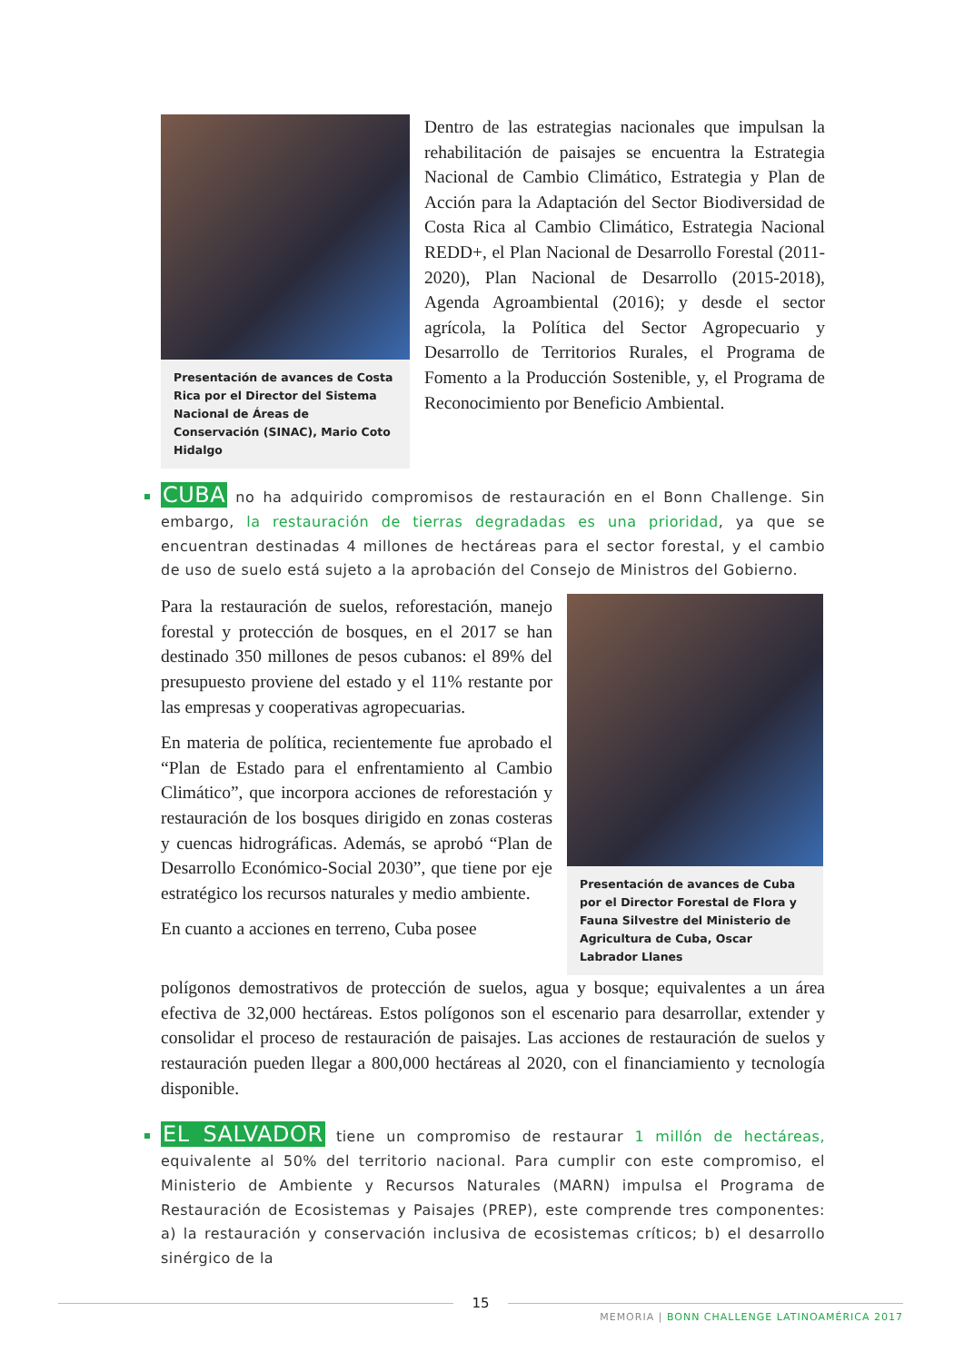Presentación de avances de Costa Rica por el Director del Sistema Nacional de Áreas de Conservación (SINAC), Mario Coto Hidalgo
Dentro de las estrategias nacionales que impulsan la rehabilitación de paisajes se encuentra la Estrategia Nacional de Cambio Climático, Estrategia y Plan de Acción para la Adaptación del Sector Biodiversidad de Costa Rica al Cambio Climático, Estrategia Nacional REDD+, el Plan Nacional de Desarrollo Forestal (2011-2020), Plan Nacional de Desarrollo (2015-2018), Agenda Agroambiental (2016); y desde el sector agrícola, la Política del Sector Agropecuario y Desarrollo de Territorios Rurales, el Programa de Fomento a la Producción Sostenible, y, el Programa de Reconocimiento por Beneficio Ambiental.
CUBA no ha adquirido compromisos de restauración en el Bonn Challenge. Sin embargo, la restauración de tierras degradadas es una prioridad, ya que se encuentran destinadas 4 millones de hectáreas para el sector forestal, y el cambio de uso de suelo está sujeto a la aprobación del Consejo de Ministros del Gobierno.
Para la restauración de suelos, reforestación, manejo forestal y protección de bosques, en el 2017 se han destinado 350 millones de pesos cubanos: el 89% del presupuesto proviene del estado y el 11% restante por las empresas y cooperativas agropecuarias.
En materia de política, recientemente fue aprobado el “Plan de Estado para el enfrentamiento al Cambio Climático”, que incorpora acciones de reforestación y restauración de los bosques dirigido en zonas costeras y cuencas hidrográficas. Además, se aprobó “Plan de Desarrollo Económico-Social 2030”, que tiene por eje estratégico los recursos naturales y medio ambiente.
En cuanto a acciones en terreno, Cuba posee
Presentación de avances de Cuba por el Director Forestal de Flora y Fauna Silvestre del Ministerio de Agricultura de Cuba, Oscar Labrador Llanes
polígonos demostrativos de protección de suelos, agua y bosque; equivalentes a un área efectiva de 32,000 hectáreas. Estos polígonos son el escenario para desarrollar, extender y consolidar el proceso de restauración de paisajes. Las acciones de restauración de suelos y restauración pueden llegar a 800,000 hectáreas al 2020, con el financiamiento y tecnología disponible.
EL SALVADOR tiene un compromiso de restaurar 1 millón de hectáreas, equivalente al 50% del territorio nacional. Para cumplir con este compromiso, el Ministerio de Ambiente y Recursos Naturales (MARN) impulsa el Programa de Restauración de Ecosistemas y Paisajes (PREP), este comprende tres componentes: a) la restauración y conservación inclusiva de ecosistemas críticos; b) el desarrollo sinérgico de la
15
MEMORIA | BONN CHALLENGE LATINOAMÉRICA 2017